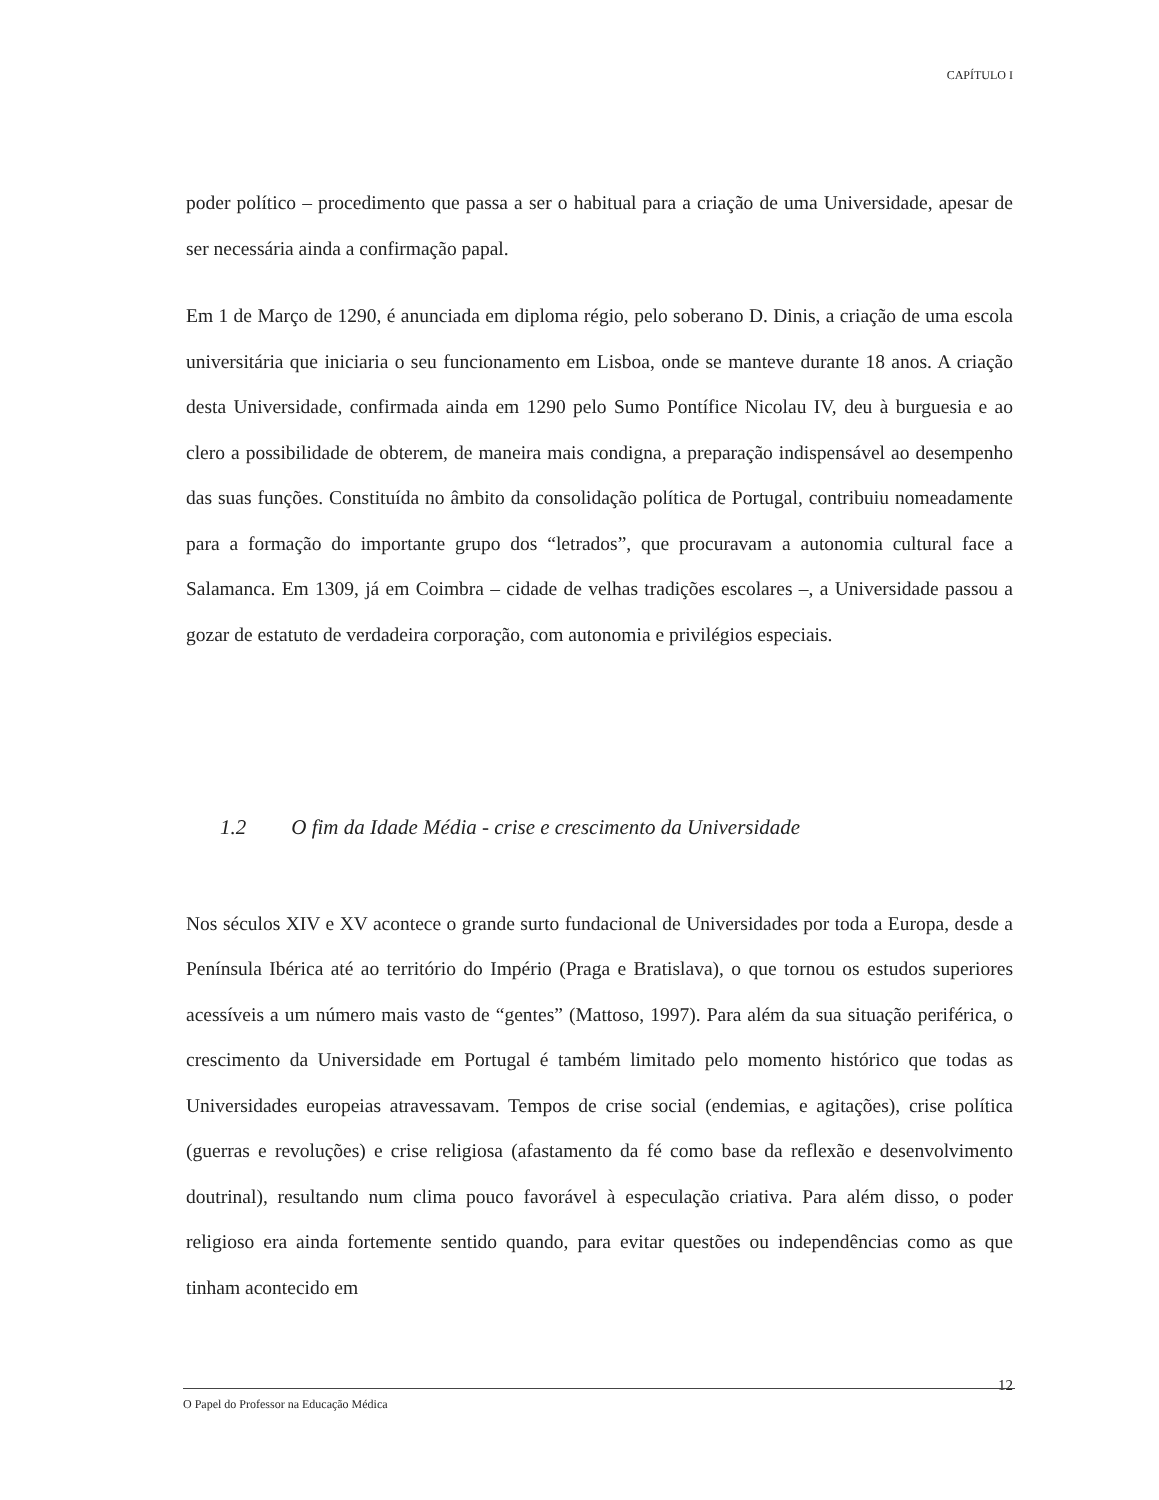CAPÍTULO I
poder político – procedimento que passa a ser o habitual para a criação de uma Universidade, apesar de ser necessária ainda a confirmação papal.
Em 1 de Março de 1290, é anunciada em diploma régio, pelo soberano D. Dinis, a criação de uma escola universitária que iniciaria o seu funcionamento em Lisboa, onde se manteve durante 18 anos. A criação desta Universidade, confirmada ainda em 1290 pelo Sumo Pontífice Nicolau IV, deu à burguesia e ao clero a possibilidade de obterem, de maneira mais condigna, a preparação indispensável ao desempenho das suas funções. Constituída no âmbito da consolidação política de Portugal, contribuiu nomeadamente para a formação do importante grupo dos “letrados”, que procuravam a autonomia cultural face a Salamanca. Em 1309, já em Coimbra – cidade de velhas tradições escolares –, a Universidade passou a gozar de estatuto de verdadeira corporação, com autonomia e privilégios especiais.
1.2 O fim da Idade Média - crise e crescimento da Universidade
Nos séculos XIV e XV acontece o grande surto fundacional de Universidades por toda a Europa, desde a Península Ibérica até ao território do Império (Praga e Bratislava), o que tornou os estudos superiores acessíveis a um número mais vasto de “gentes” (Mattoso, 1997). Para além da sua situação periférica, o crescimento da Universidade em Portugal é também limitado pelo momento histórico que todas as Universidades europeias atravessavam. Tempos de crise social (endemias, e agitações), crise política (guerras e revoluções) e crise religiosa (afastamento da fé como base da reflexão e desenvolvimento doutrinal), resultando num clima pouco favorável à especulação criativa. Para além disso, o poder religioso era ainda fortemente sentido quando, para evitar questões ou independências como as que tinham acontecido em
12
O Papel do Professor na Educação Médica